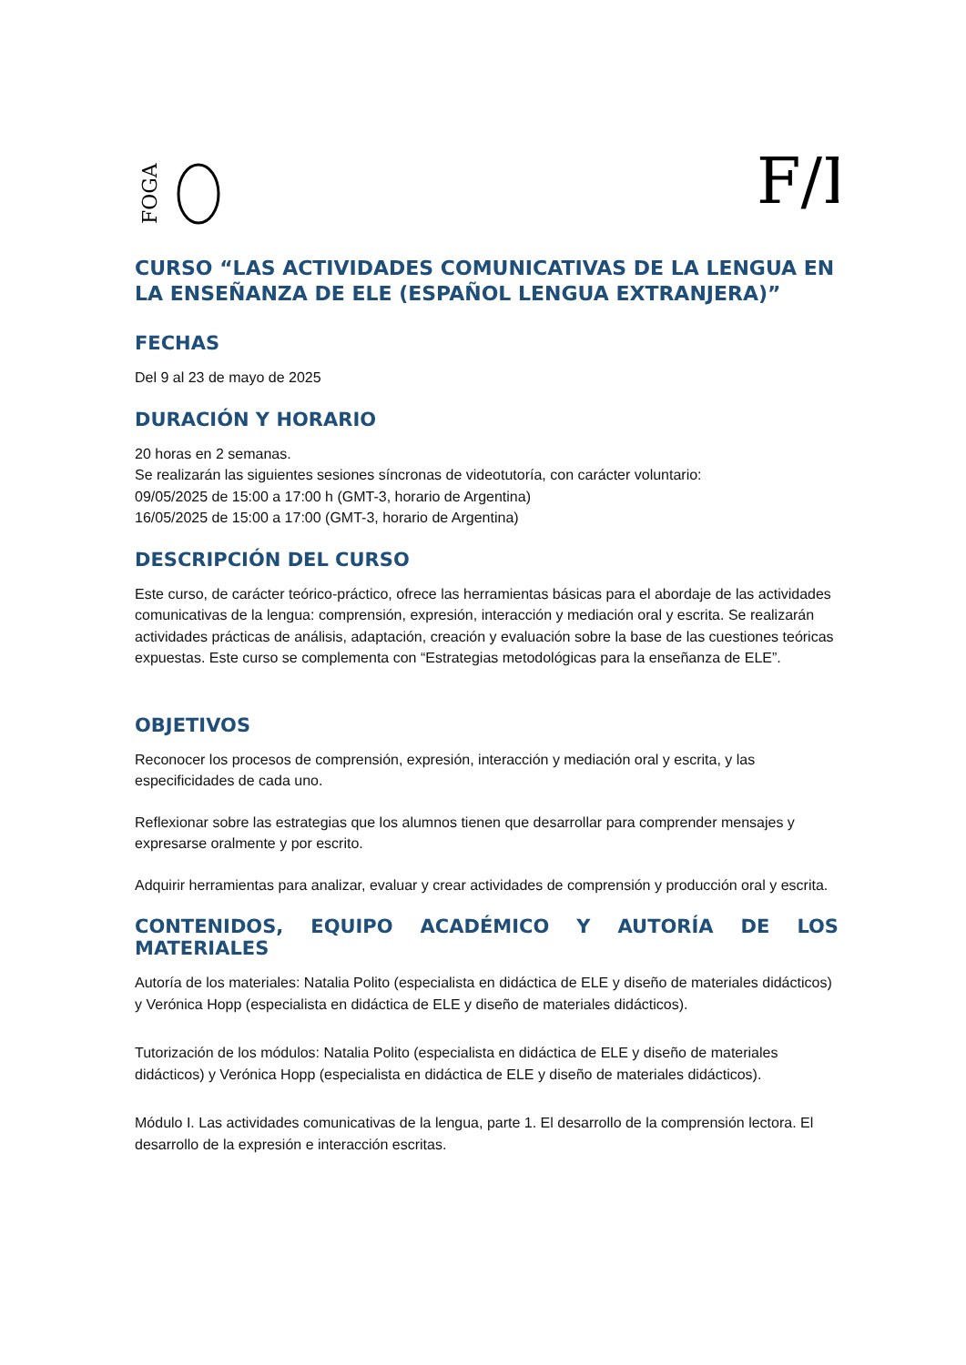FOGA
F/I
CURSO “LAS ACTIVIDADES COMUNICATIVAS DE LA LENGUA EN LA ENSEÑANZA DE ELE (ESPAÑOL LENGUA EXTRANJERA)”
FECHAS
Del 9 al 23 de mayo de 2025
DURACIÓN Y HORARIO
20 horas en 2 semanas.
Se realizarán las siguientes sesiones síncronas de videotutoría, con carácter voluntario:
09/05/2025 de 15:00 a 17:00 h (GMT-3, horario de Argentina)
16/05/2025 de 15:00 a 17:00 (GMT-3, horario de Argentina)
DESCRIPCIÓN DEL CURSO
Este curso, de carácter teórico-práctico, ofrece las herramientas básicas para el abordaje de las actividades comunicativas de la lengua: comprensión, expresión, interacción y mediación oral y escrita. Se realizarán actividades prácticas de análisis, adaptación, creación y evaluación sobre la base de las cuestiones teóricas expuestas. Este curso se complementa con “Estrategias metodológicas para la enseñanza de ELE”.
OBJETIVOS
Reconocer los procesos de comprensión, expresión, interacción y mediación oral y escrita, y las especificidades de cada uno.
Reflexionar sobre las estrategias que los alumnos tienen que desarrollar para comprender mensajes y expresarse oralmente y por escrito.
Adquirir herramientas para analizar, evaluar y crear actividades de comprensión y producción oral y escrita.
CONTENIDOS, EQUIPO ACADÉMICO Y AUTORÍA DE LOS
MATERIALES
Autoría de los materiales: Natalia Polito (especialista en didáctica de ELE y diseño de materiales didácticos) y Verónica Hopp (especialista en didáctica de ELE y diseño de materiales didácticos).
Tutorización de los módulos: Natalia Polito (especialista en didáctica de ELE y diseño de materiales didácticos) y Verónica Hopp (especialista en didáctica de ELE y diseño de materiales didácticos).
Módulo I. Las actividades comunicativas de la lengua, parte 1. El desarrollo de la comprensión lectora. El desarrollo de la expresión e interacción escritas.